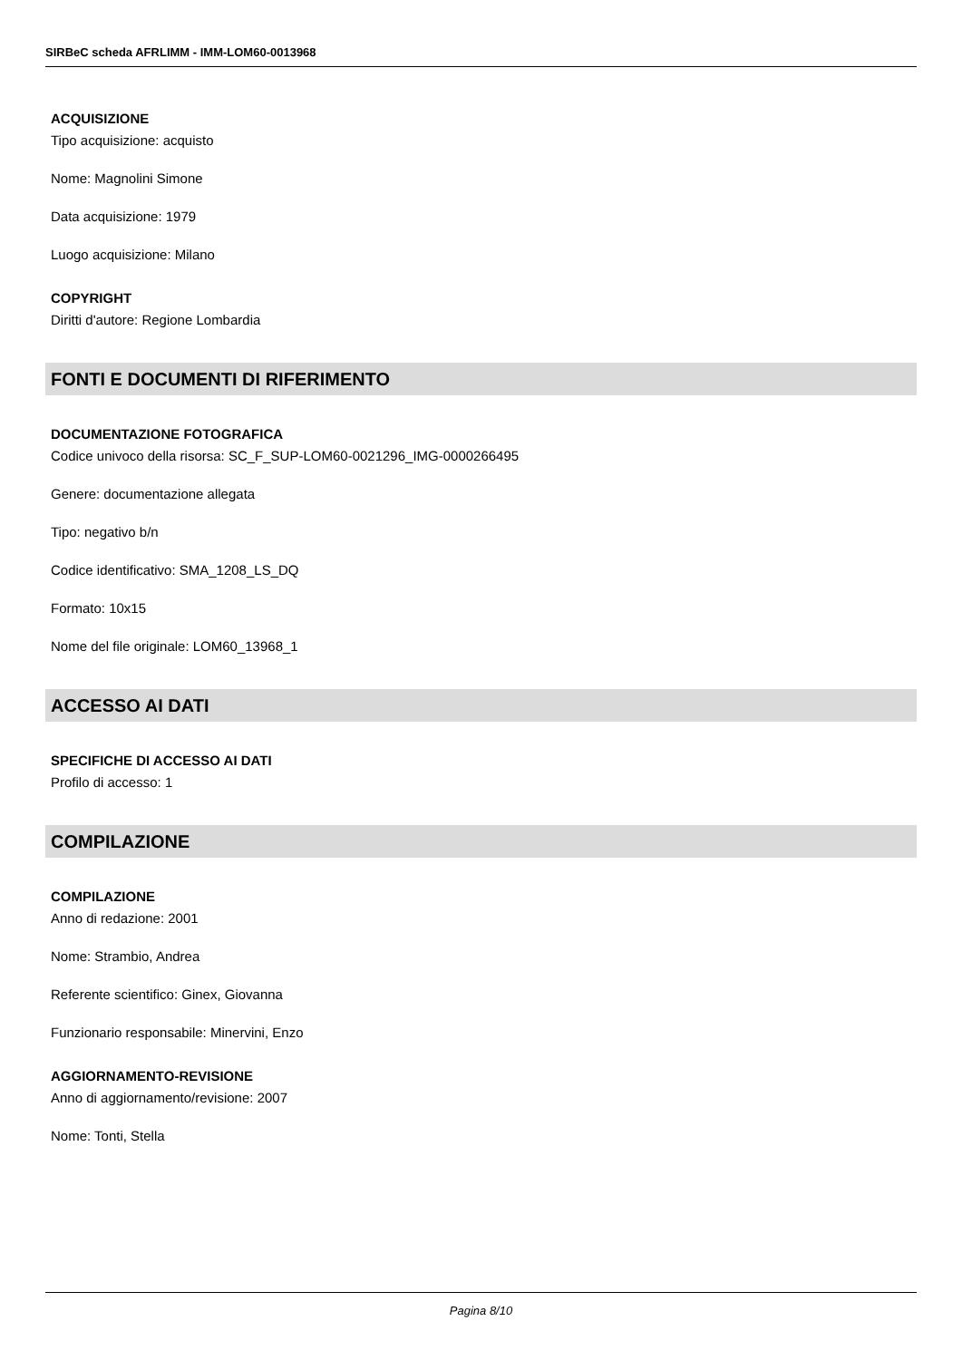SIRBeC scheda AFRLIMM - IMM-LOM60-0013968
ACQUISIZIONE
Tipo acquisizione: acquisto
Nome: Magnolini Simone
Data acquisizione: 1979
Luogo acquisizione: Milano
COPYRIGHT
Diritti d'autore: Regione Lombardia
FONTI E DOCUMENTI DI RIFERIMENTO
DOCUMENTAZIONE FOTOGRAFICA
Codice univoco della risorsa: SC_F_SUP-LOM60-0021296_IMG-0000266495
Genere: documentazione allegata
Tipo: negativo b/n
Codice identificativo: SMA_1208_LS_DQ
Formato: 10x15
Nome del file originale: LOM60_13968_1
ACCESSO AI DATI
SPECIFICHE DI ACCESSO AI DATI
Profilo di accesso: 1
COMPILAZIONE
COMPILAZIONE
Anno di redazione: 2001
Nome: Strambio, Andrea
Referente scientifico: Ginex, Giovanna
Funzionario responsabile: Minervini, Enzo
AGGIORNAMENTO-REVISIONE
Anno di aggiornamento/revisione: 2007
Nome: Tonti, Stella
Pagina 8/10